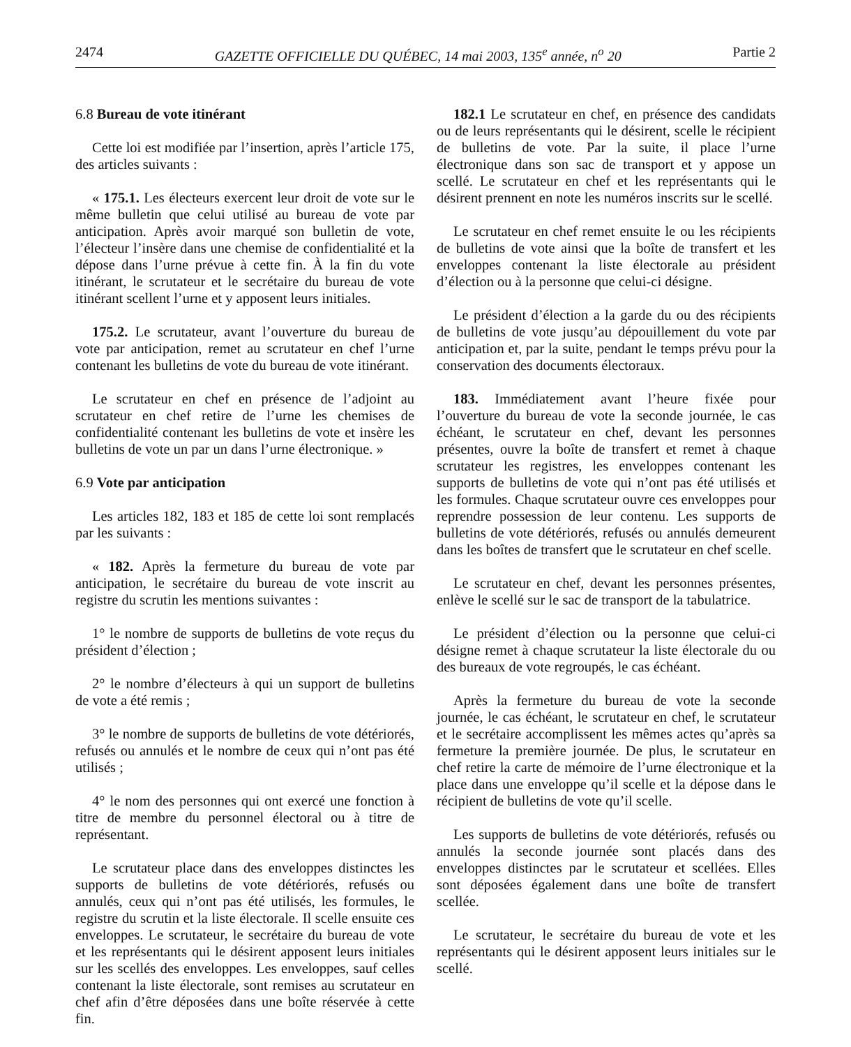2474 GAZETTE OFFICIELLE DU QUÉBEC, 14 mai 2003, 135<sup>e</sup> année, n<sup>o</sup> 20 Partie 2
6.8 Bureau de vote itinérant
Cette loi est modifiée par l’insertion, après l’article 175, des articles suivants :
« 175.1. Les électeurs exercent leur droit de vote sur le même bulletin que celui utilisé au bureau de vote par anticipation. Après avoir marqué son bulletin de vote, l’électeur l’insère dans une chemise de confidentialité et la dépose dans l’urne prévue à cette fin. À la fin du vote itinérant, le scrutateur et le secrétaire du bureau de vote itinérant scellent l’urne et y apposent leurs initiales.
175.2. Le scrutateur, avant l’ouverture du bureau de vote par anticipation, remet au scrutateur en chef l’urne contenant les bulletins de vote du bureau de vote itinérant.
Le scrutateur en chef en présence de l’adjoint au scrutateur en chef retire de l’urne les chemises de confidentialité contenant les bulletins de vote et insère les bulletins de vote un par un dans l’urne électronique. »
6.9 Vote par anticipation
Les articles 182, 183 et 185 de cette loi sont remplacés par les suivants :
« 182. Après la fermeture du bureau de vote par anticipation, le secrétaire du bureau de vote inscrit au registre du scrutin les mentions suivantes :
1° le nombre de supports de bulletins de vote reçus du président d’élection ;
2° le nombre d’électeurs à qui un support de bulletins de vote a été remis ;
3° le nombre de supports de bulletins de vote détériorés, refusés ou annulés et le nombre de ceux qui n’ont pas été utilisés ;
4° le nom des personnes qui ont exercé une fonction à titre de membre du personnel électoral ou à titre de représentant.
Le scrutateur place dans des enveloppes distinctes les supports de bulletins de vote détériorés, refusés ou annulés, ceux qui n’ont pas été utilisés, les formules, le registre du scrutin et la liste électorale. Il scelle ensuite ces enveloppes. Le scrutateur, le secrétaire du bureau de vote et les représentants qui le désirent apposent leurs initiales sur les scellés des enveloppes. Les enveloppes, sauf celles contenant la liste électorale, sont remises au scrutateur en chef afin d’être déposées dans une boîte réservée à cette fin.
182.1 Le scrutateur en chef, en présence des candidats ou de leurs représentants qui le désirent, scelle le récipient de bulletins de vote. Par la suite, il place l’urne électronique dans son sac de transport et y appose un scellé. Le scrutateur en chef et les représentants qui le désirent prennent en note les numéros inscrits sur le scellé.
Le scrutateur en chef remet ensuite le ou les récipients de bulletins de vote ainsi que la boîte de transfert et les enveloppes contenant la liste électorale au président d’élection ou à la personne que celui-ci désigne.
Le président d’élection a la garde du ou des récipients de bulletins de vote jusqu’au dépouillement du vote par anticipation et, par la suite, pendant le temps prévu pour la conservation des documents électoraux.
183. Immédiatement avant l’heure fixée pour l’ouverture du bureau de vote la seconde journée, le cas échéant, le scrutateur en chef, devant les personnes présentes, ouvre la boîte de transfert et remet à chaque scrutateur les registres, les enveloppes contenant les supports de bulletins de vote qui n’ont pas été utilisés et les formules. Chaque scrutateur ouvre ces enveloppes pour reprendre possession de leur contenu. Les supports de bulletins de vote détériorés, refusés ou annulés demeurent dans les boîtes de transfert que le scrutateur en chef scelle.
Le scrutateur en chef, devant les personnes présentes, enlève le scellé sur le sac de transport de la tabulatrice.
Le président d’élection ou la personne que celui-ci désigne remet à chaque scrutateur la liste électorale du ou des bureaux de vote regroupés, le cas échéant.
Après la fermeture du bureau de vote la seconde journée, le cas échéant, le scrutateur en chef, le scrutateur et le secrétaire accomplissent les mêmes actes qu’après sa fermeture la première journée. De plus, le scrutateur en chef retire la carte de mémoire de l’urne électronique et la place dans une enveloppe qu’il scelle et la dépose dans le récipient de bulletins de vote qu’il scelle.
Les supports de bulletins de vote détériorés, refusés ou annulés la seconde journée sont placés dans des enveloppes distinctes par le scrutateur et scellées. Elles sont déposées également dans une boîte de transfert scellée.
Le scrutateur, le secrétaire du bureau de vote et les représentants qui le désirent apposent leurs initiales sur le scellé.